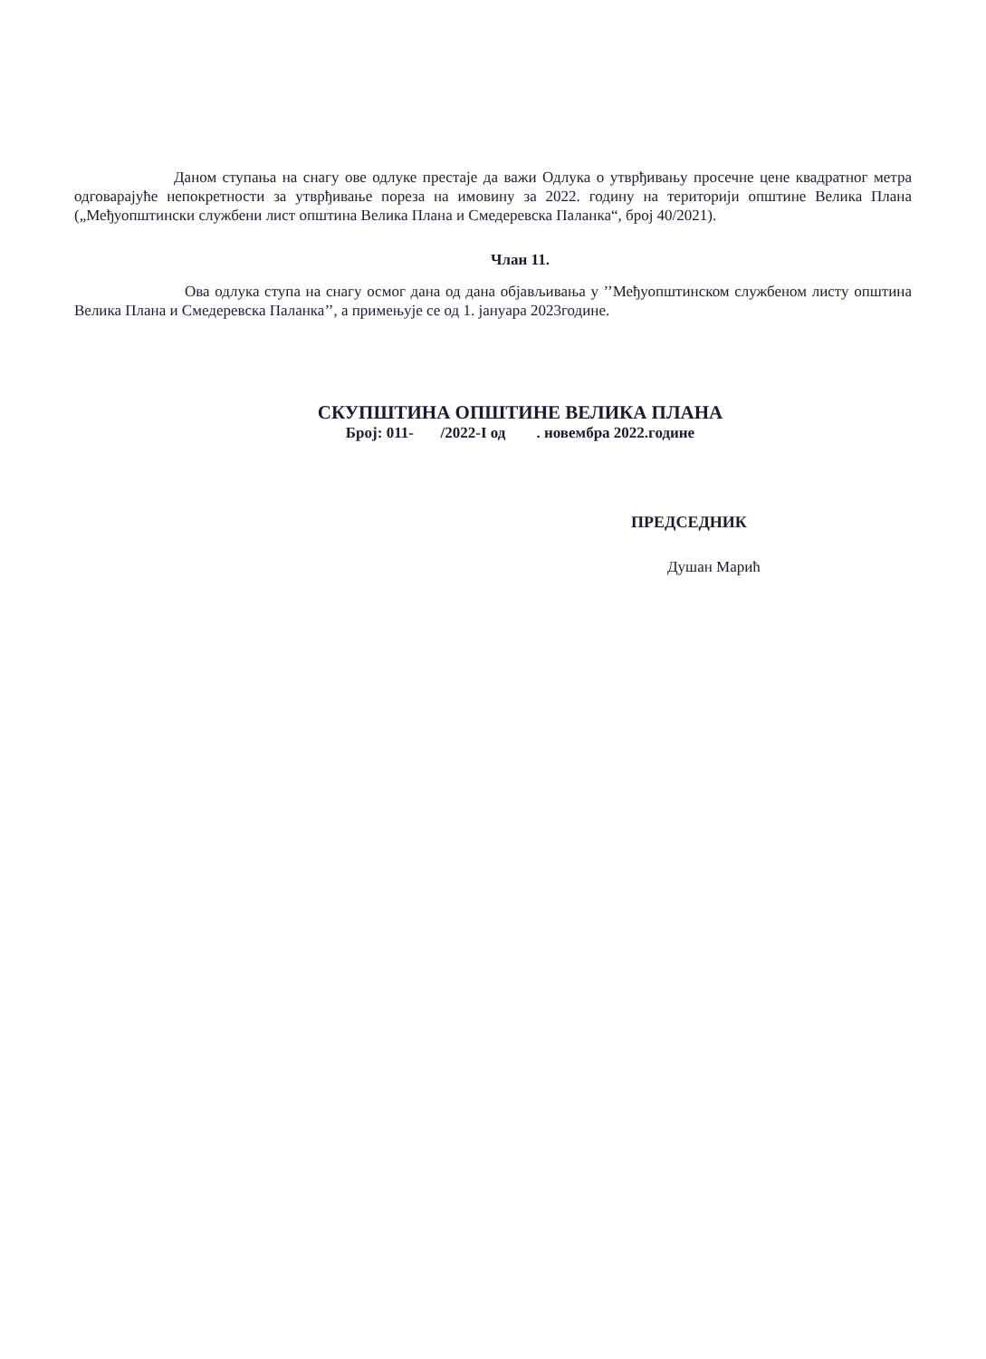Даном ступања на снагу ове одлуке престаје да важи Одлука о утврђивању просечне цене квадратног метра одговарајуће непокретности за утврђивање пореза на имовину за 2022. годину на територији општине Велика Плана („Међуопштински службени лист општина Велика Плана и Смедеревска Паланка“, број 40/2021).
Члан 11.
Ова одлука ступа на снагу осмог дана од дана објављивања у ’’Међуопштинском службеном листу општина Велика Плана и Смедеревска Паланка’’, а примењује се од 1. јануара 2023године.
СКУПШТИНА ОПШТИНЕ ВЕЛИКА ПЛАНА
Број: 011- /2022-I од . новембра 2022.године
ПРЕДСЕДНИК
Душан Марић